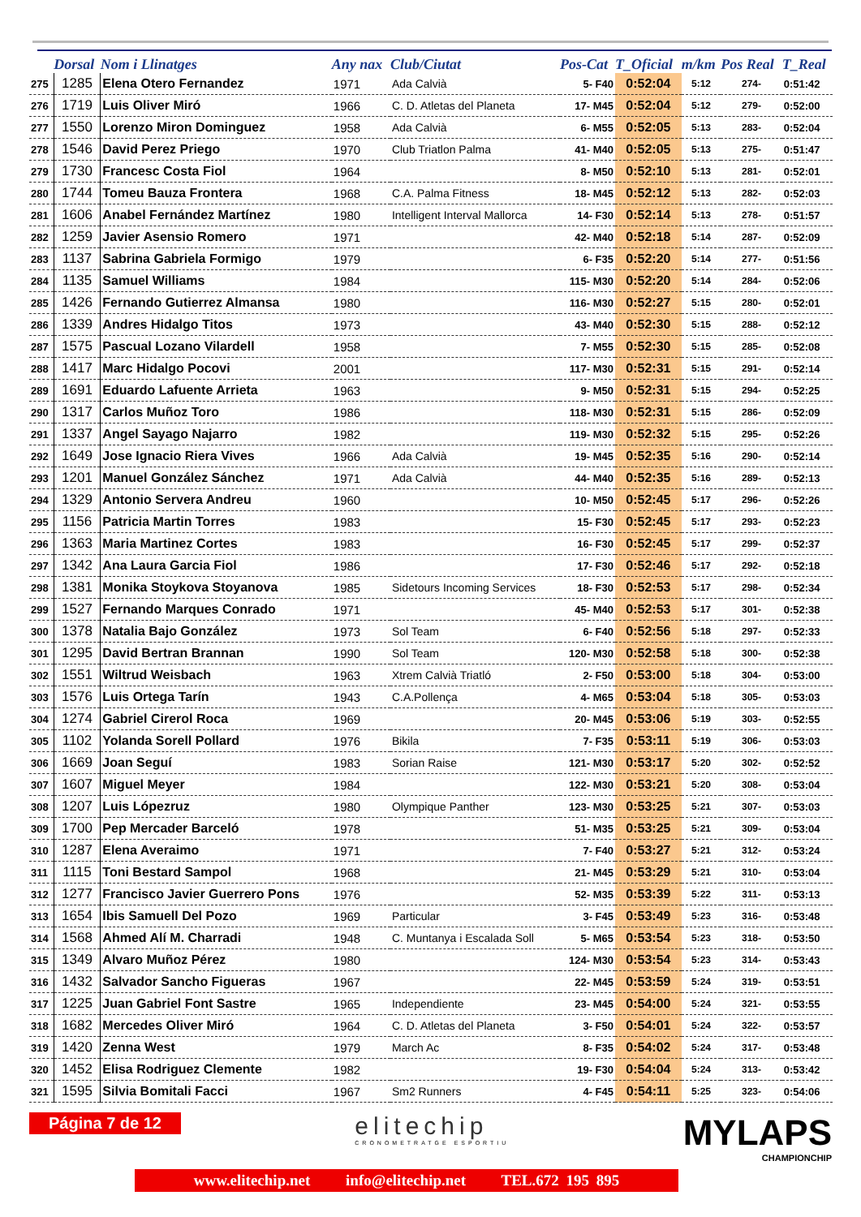| | Dorsal | Nom i Llinatges | Any nax | Club/Ciutat | Pos-Cat | T_Oficial | m/km | Pos Real | T_Real |
| --- | --- | --- | --- | --- | --- | --- | --- | --- | --- |
| 275 | 1285 | Elena Otero Fernandez | 1971 | Ada Calvià | 5- F40 | 0:52:04 | 5:12 | 274- | 0:51:42 |
| 276 | 1719 | Luis Oliver Miró | 1966 | C. D. Atletas del Planeta | 17- M45 | 0:52:04 | 5:12 | 279- | 0:52:00 |
| 277 | 1550 | Lorenzo Miron Dominguez | 1958 | Ada Calvià | 6- M55 | 0:52:05 | 5:13 | 283- | 0:52:04 |
| 278 | 1546 | David Perez Priego | 1970 | Club Triatlon Palma | 41- M40 | 0:52:05 | 5:13 | 275- | 0:51:47 |
| 279 | 1730 | Francesc Costa Fiol | 1964 | | 8- M50 | 0:52:10 | 5:13 | 281- | 0:52:01 |
| 280 | 1744 | Tomeu Bauza Frontera | 1968 | C.A. Palma Fitness | 18- M45 | 0:52:12 | 5:13 | 282- | 0:52:03 |
| 281 | 1606 | Anabel Fernández Martínez | 1980 | Intelligent Interval Mallorca | 14- F30 | 0:52:14 | 5:13 | 278- | 0:51:57 |
| 282 | 1259 | Javier Asensio Romero | 1971 | | 42- M40 | 0:52:18 | 5:14 | 287- | 0:52:09 |
| 283 | 1137 | Sabrina Gabriela Formigo | 1979 | | 6- F35 | 0:52:20 | 5:14 | 277- | 0:51:56 |
| 284 | 1135 | Samuel Williams | 1984 | | 115- M30 | 0:52:20 | 5:14 | 284- | 0:52:06 |
| 285 | 1426 | Fernando Gutierrez Almansa | 1980 | | 116- M30 | 0:52:27 | 5:15 | 280- | 0:52:01 |
| 286 | 1339 | Andres Hidalgo Titos | 1973 | | 43- M40 | 0:52:30 | 5:15 | 288- | 0:52:12 |
| 287 | 1575 | Pascual Lozano Vilardell | 1958 | | 7- M55 | 0:52:30 | 5:15 | 285- | 0:52:08 |
| 288 | 1417 | Marc Hidalgo Pocovi | 2001 | | 117- M30 | 0:52:31 | 5:15 | 291- | 0:52:14 |
| 289 | 1691 | Eduardo Lafuente Arrieta | 1963 | | 9- M50 | 0:52:31 | 5:15 | 294- | 0:52:25 |
| 290 | 1317 | Carlos Muñoz Toro | 1986 | | 118- M30 | 0:52:31 | 5:15 | 286- | 0:52:09 |
| 291 | 1337 | Angel Sayago Najarro | 1982 | | 119- M30 | 0:52:32 | 5:15 | 295- | 0:52:26 |
| 292 | 1649 | Jose Ignacio Riera Vives | 1966 | Ada Calvià | 19- M45 | 0:52:35 | 5:16 | 290- | 0:52:14 |
| 293 | 1201 | Manuel González Sánchez | 1971 | Ada Calvià | 44- M40 | 0:52:35 | 5:16 | 289- | 0:52:13 |
| 294 | 1329 | Antonio Servera Andreu | 1960 | | 10- M50 | 0:52:45 | 5:17 | 296- | 0:52:26 |
| 295 | 1156 | Patricia Martin Torres | 1983 | | 15- F30 | 0:52:45 | 5:17 | 293- | 0:52:23 |
| 296 | 1363 | Maria Martinez Cortes | 1983 | | 16- F30 | 0:52:45 | 5:17 | 299- | 0:52:37 |
| 297 | 1342 | Ana Laura Garcia Fiol | 1986 | | 17- F30 | 0:52:46 | 5:17 | 292- | 0:52:18 |
| 298 | 1381 | Monika Stoykova Stoyanova | 1985 | Sidetours Incoming Services | 18- F30 | 0:52:53 | 5:17 | 298- | 0:52:34 |
| 299 | 1527 | Fernando Marques Conrado | 1971 | | 45- M40 | 0:52:53 | 5:17 | 301- | 0:52:38 |
| 300 | 1378 | Natalia Bajo González | 1973 | Sol Team | 6- F40 | 0:52:56 | 5:18 | 297- | 0:52:33 |
| 301 | 1295 | David Bertran Brannan | 1990 | Sol Team | 120- M30 | 0:52:58 | 5:18 | 300- | 0:52:38 |
| 302 | 1551 | Wiltrud Weisbach | 1963 | Xtrem Calvià Triatló | 2- F50 | 0:53:00 | 5:18 | 304- | 0:53:00 |
| 303 | 1576 | Luis Ortega Tarín | 1943 | C.A.Pollença | 4- M65 | 0:53:04 | 5:18 | 305- | 0:53:03 |
| 304 | 1274 | Gabriel Cirerol Roca | 1969 | | 20- M45 | 0:53:06 | 5:19 | 303- | 0:52:55 |
| 305 | 1102 | Yolanda Sorell Pollard | 1976 | Bikila | 7- F35 | 0:53:11 | 5:19 | 306- | 0:53:03 |
| 306 | 1669 | Joan Seguí | 1983 | Sorian Raise | 121- M30 | 0:53:17 | 5:20 | 302- | 0:52:52 |
| 307 | 1607 | Miguel Meyer | 1984 | | 122- M30 | 0:53:21 | 5:20 | 308- | 0:53:04 |
| 308 | 1207 | Luis Lópezruz | 1980 | Olympique Panther | 123- M30 | 0:53:25 | 5:21 | 307- | 0:53:03 |
| 309 | 1700 | Pep Mercader Barceló | 1978 | | 51- M35 | 0:53:25 | 5:21 | 309- | 0:53:04 |
| 310 | 1287 | Elena Averaimo | 1971 | | 7- F40 | 0:53:27 | 5:21 | 312- | 0:53:24 |
| 311 | 1115 | Toni Bestard Sampol | 1968 | | 21- M45 | 0:53:29 | 5:21 | 310- | 0:53:04 |
| 312 | 1277 | Francisco Javier Guerrero Pons | 1976 | | 52- M35 | 0:53:39 | 5:22 | 311- | 0:53:13 |
| 313 | 1654 | Ibis Samuell Del Pozo | 1969 | Particular | 3- F45 | 0:53:49 | 5:23 | 316- | 0:53:48 |
| 314 | 1568 | Ahmed Alí M. Charradi | 1948 | C. Muntanya i Escalada Soll | 5- M65 | 0:53:54 | 5:23 | 318- | 0:53:50 |
| 315 | 1349 | Alvaro Muñoz Pérez | 1980 | | 124- M30 | 0:53:54 | 5:23 | 314- | 0:53:43 |
| 316 | 1432 | Salvador Sancho Figueras | 1967 | | 22- M45 | 0:53:59 | 5:24 | 319- | 0:53:51 |
| 317 | 1225 | Juan Gabriel Font Sastre | 1965 | Independiente | 23- M45 | 0:54:00 | 5:24 | 321- | 0:53:55 |
| 318 | 1682 | Mercedes Oliver Miró | 1964 | C. D. Atletas del Planeta | 3- F50 | 0:54:01 | 5:24 | 322- | 0:53:57 |
| 319 | 1420 | Zenna West | 1979 | March Ac | 8- F35 | 0:54:02 | 5:24 | 317- | 0:53:48 |
| 320 | 1452 | Elisa Rodriguez Clemente | 1982 | | 19- F30 | 0:54:04 | 5:24 | 313- | 0:53:42 |
| 321 | 1595 | Silvia Bomitali Facci | 1967 | Sm2 Runners | 4- F45 | 0:54:11 | 5:25 | 323- | 0:54:06 |
Página 7 de 12
elitechip
CRONOMETRATGE ESPORTIU
MYLAPS
CHAMPIONCHIP
www.elitechip.net info@elitechip.net TEL.672 195 895